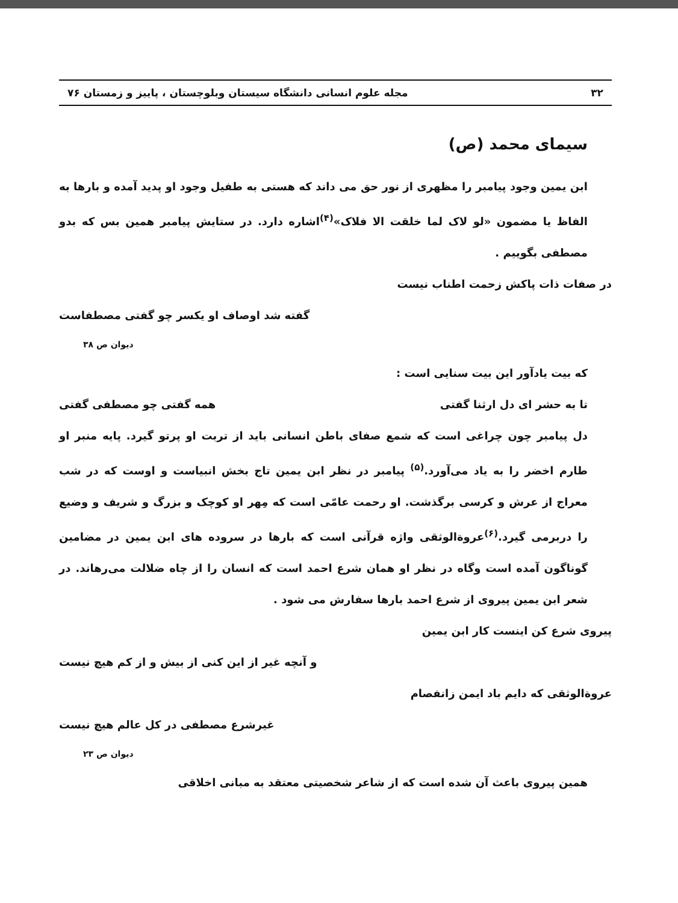۳۲ مجله علوم انسانی دانشگاه سیستان وبلوچستان ، پاییز و زمستان ۷۶
سیمای محمد (ص)
ابن یمین وجود پیامبر را مظهری از نور حق می داند که هستی به طفیل وجود او پدید آمده و بارها به الفاظ یا مضمون «لو لاک لما خلقت الا فلاک»<sup>(۴)</sup>اشاره دارد. در ستایش پیامبر همین بس که بدو مصطفی بگوییم .
در صفات ذات پاکش زحمت اطناب نیست
گفته شد اوصاف او یکسر چو گفتی مصطفاست
دیوان ص ۳۸
که بیت یادآور این بیت سنایی است :
تا به حشر ای دل ارثنا گفتی همه گفتی چو مصطفی گفتی
دل پیامبر چون چراغی است که شمع صفای باطن انسانی باید از تربت او پرتو گیرد. پایه منبر او طارم اخضر را به یاد می‌آورد.<sup>(۵)</sup> پیامبر در نظر ابن یمین تاج بخش انبیاست و اوست که در شب معراج از عرش و کرسی برگذشت. او رحمت عامّی است که مِهر او کوچک و بزرگ و شریف و وضیع را دربرمی گیرد.<sup>(۶)</sup>عروة‌الوثقی واژه قرآنی است که بارها در سروده های ابن یمین در مضامین گوناگون آمده است وگاه در نظر او همان شرع احمد است که انسان را از چاه ضلالت می‌رهاند. در شعر ابن یمین پیروی از شرع احمد بارها سفارش می شود .
پیروی شرع کن اینست کار ابن یمین
و آنچه غیر از این کنی از بیش و از کم هیچ نیست
عروة‌الوثقی که دایم باد ایمن زانفصام
غیرشرع مصطفی در کل عالم هیچ نیست
دیوان ص ۲۳
همین پیروی باعث آن شده است که از شاعر شخصیتی معتقد به مبانی اخلاقی